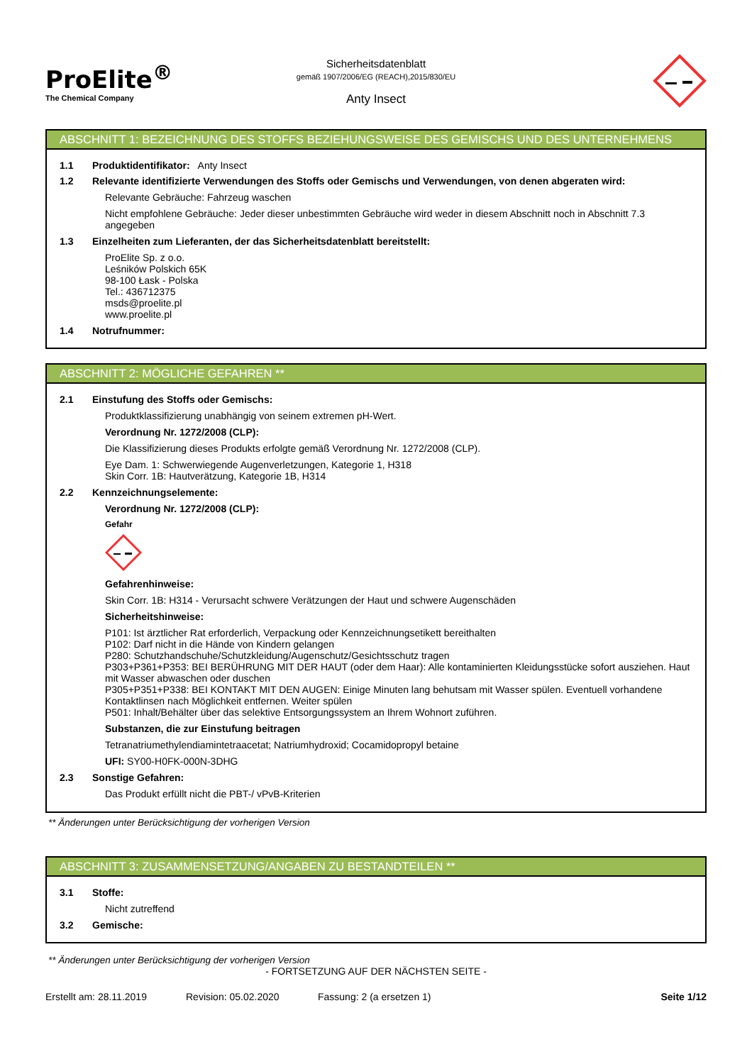ProElite<sup>®</sup>
The Chemical Company
Sicherheitsdatenblatt
gemäß 1907/2006/EG (REACH),2015/830/EU
Anty Insect
ABSCHNITT 1: BEZEICHNUNG DES STOFFS BEZIEHUNGSWEISE DES GEMISCHS UND DES UNTERNEHMENS
1.1 Produktidentifikator: Anty Insect
1.2 Relevante identifizierte Verwendungen des Stoffs oder Gemischs und Verwendungen, von denen abgeraten wird:
Relevante Gebräuche: Fahrzeug waschen
Nicht empfohlene Gebräuche: Jeder dieser unbestimmten Gebräuche wird weder in diesem Abschnitt noch in Abschnitt 7.3 angegeben
1.3 Einzelheiten zum Lieferanten, der das Sicherheitsdatenblatt bereitstellt:
ProElite Sp. z o.o.
Leśników Polskich 65K
98-100 Łask - Polska
Tel.: 436712375
msds@proelite.pl
www.proelite.pl
1.4 Notrufnummer:
ABSCHNITT 2: MÖGLICHE GEFAHREN **
2.1 Einstufung des Stoffs oder Gemischs:
Produktklassifizierung unabhängig von seinem extremen pH-Wert.
Verordnung Nr. 1272/2008 (CLP):
Die Klassifizierung dieses Produkts erfolgte gemäß Verordnung Nr. 1272/2008 (CLP).
Eye Dam. 1: Schwerwiegende Augenverletzungen, Kategorie 1, H318
Skin Corr. 1B: Hautverätzung, Kategorie 1B, H314
2.2 Kennzeichnungselemente:
Verordnung Nr. 1272/2008 (CLP):
Gefahr
Gefahrenhinweise:
Skin Corr. 1B: H314 - Verursacht schwere Verätzungen der Haut und schwere Augenschäden
Sicherheitshinweise:
P101: Ist ärztlicher Rat erforderlich, Verpackung oder Kennzeichnungsetikett bereithalten
P102: Darf nicht in die Hände von Kindern gelangen
P280: Schutzhandschuhe/Schutzkleidung/Augenschutz/Gesichtsschutz tragen
P303+P361+P353: BEI BERÜHRUNG MIT DER HAUT (oder dem Haar): Alle kontaminierten Kleidungsstücke sofort ausziehen. Haut mit Wasser abwaschen oder duschen
P305+P351+P338: BEI KONTAKT MIT DEN AUGEN: Einige Minuten lang behutsam mit Wasser spülen. Eventuell vorhandene Kontaktlinsen nach Möglichkeit entfernen. Weiter spülen
P501: Inhalt/Behälter über das selektive Entsorgungssystem an Ihrem Wohnort zuführen.
Substanzen, die zur Einstufung beitragen
Tetranatriumethylendiamintetraacetat; Natriumhydroxid; Cocamidopropyl betaine
UFI: SY00-H0FK-000N-3DHG
2.3 Sonstige Gefahren:
Das Produkt erfüllt nicht die PBT-/ vPvB-Kriterien
** Änderungen unter Berücksichtigung der vorherigen Version
ABSCHNITT 3: ZUSAMMENSETZUNG/ANGABEN ZU BESTANDTEILEN **
3.1 Stoffe:
Nicht zutreffend
3.2 Gemische:
** Änderungen unter Berücksichtigung der vorherigen Version
- FORTSETZUNG AUF DER NÄCHSTEN SEITE -
Erstellt am: 28.11.2019 Revision: 05.02.2020 Fassung: 2 (a ersetzen 1) Seite 1/12